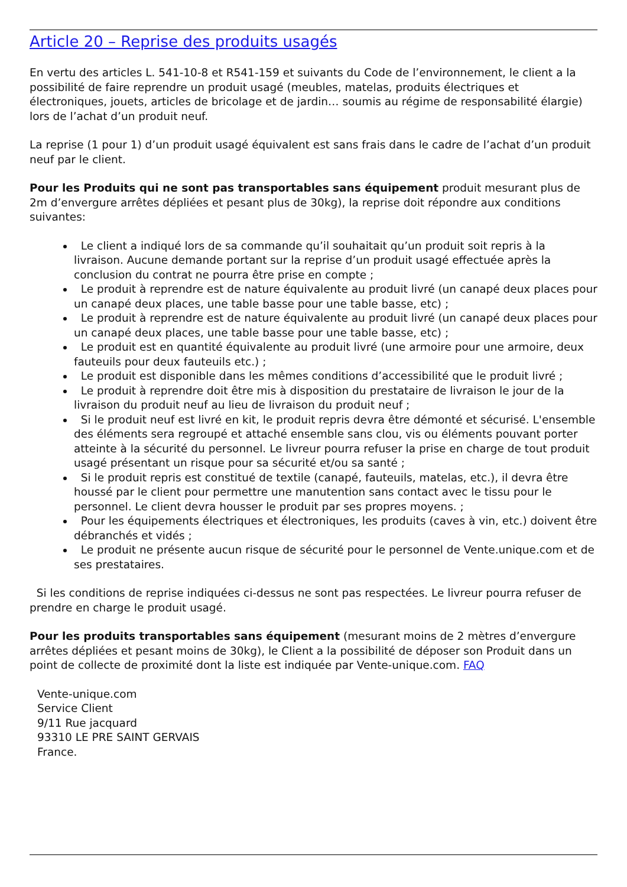Article 20 – Reprise des produits usagés
En vertu des articles L. 541-10-8 et R541-159 et suivants du Code de l’environnement, le client a la possibilité de faire reprendre un produit usagé (meubles, matelas, produits électriques et électroniques, jouets, articles de bricolage et de jardin… soumis au régime de responsabilité élargie) lors de l’achat d’un produit neuf.
La reprise (1 pour 1) d’un produit usagé équivalent est sans frais dans le cadre de l’achat d’un produit neuf par le client.
Pour les Produits qui ne sont pas transportables sans équipement produit mesurant plus de 2m d’envergure arrêtes dépliées et pesant plus de 30kg), la reprise doit répondre aux conditions suivantes:
Le client a indiqué lors de sa commande qu’il souhaitait qu’un produit soit repris à la livraison. Aucune demande portant sur la reprise d’un produit usagé effectuée après la conclusion du contrat ne pourra être prise en compte ;
Le produit à reprendre est de nature équivalente au produit livré (un canapé deux places pour un canapé deux places, une table basse pour une table basse, etc) ;
Le produit à reprendre est de nature équivalente au produit livré (un canapé deux places pour un canapé deux places, une table basse pour une table basse, etc) ;
Le produit est en quantité équivalente au produit livré (une armoire pour une armoire, deux fauteuils pour deux fauteuils etc.) ;
Le produit est disponible dans les mêmes conditions d’accessibilité que le produit livré ;
Le produit à reprendre doit être mis à disposition du prestataire de livraison le jour de la livraison du produit neuf au lieu de livraison du produit neuf ;
Si le produit neuf est livré en kit, le produit repris devra être démonté et sécurisé. L'ensemble des éléments sera regroupé et attaché ensemble sans clou, vis ou éléments pouvant porter atteinte à la sécurité du personnel. Le livreur pourra refuser la prise en charge de tout produit usagé présentant un risque pour sa sécurité et/ou sa santé ;
Si le produit repris est constitué de textile (canapé, fauteuils, matelas, etc.), il devra être houssé par le client pour permettre une manutention sans contact avec le tissu pour le personnel. Le client devra housser le produit par ses propres moyens. ;
Pour les équipements électriques et électroniques, les produits (caves à vin, etc.) doivent être débranchés et vidés ;
Le produit ne présente aucun risque de sécurité pour le personnel de Vente.unique.com et de ses prestataires.
Si les conditions de reprise indiquées ci-dessus ne sont pas respectées. Le livreur pourra refuser de prendre en charge le produit usagé.
Pour les produits transportables sans équipement (mesurant moins de 2 mètres d’envergure arrêtes dépliées et pesant moins de 30kg), le Client a la possibilité de déposer son Produit dans un point de collecte de proximité dont la liste est indiquée par Vente-unique.com. FAQ
Vente-unique.com
Service Client
9/11 Rue jacquard
93310 LE PRE SAINT GERVAIS
France.